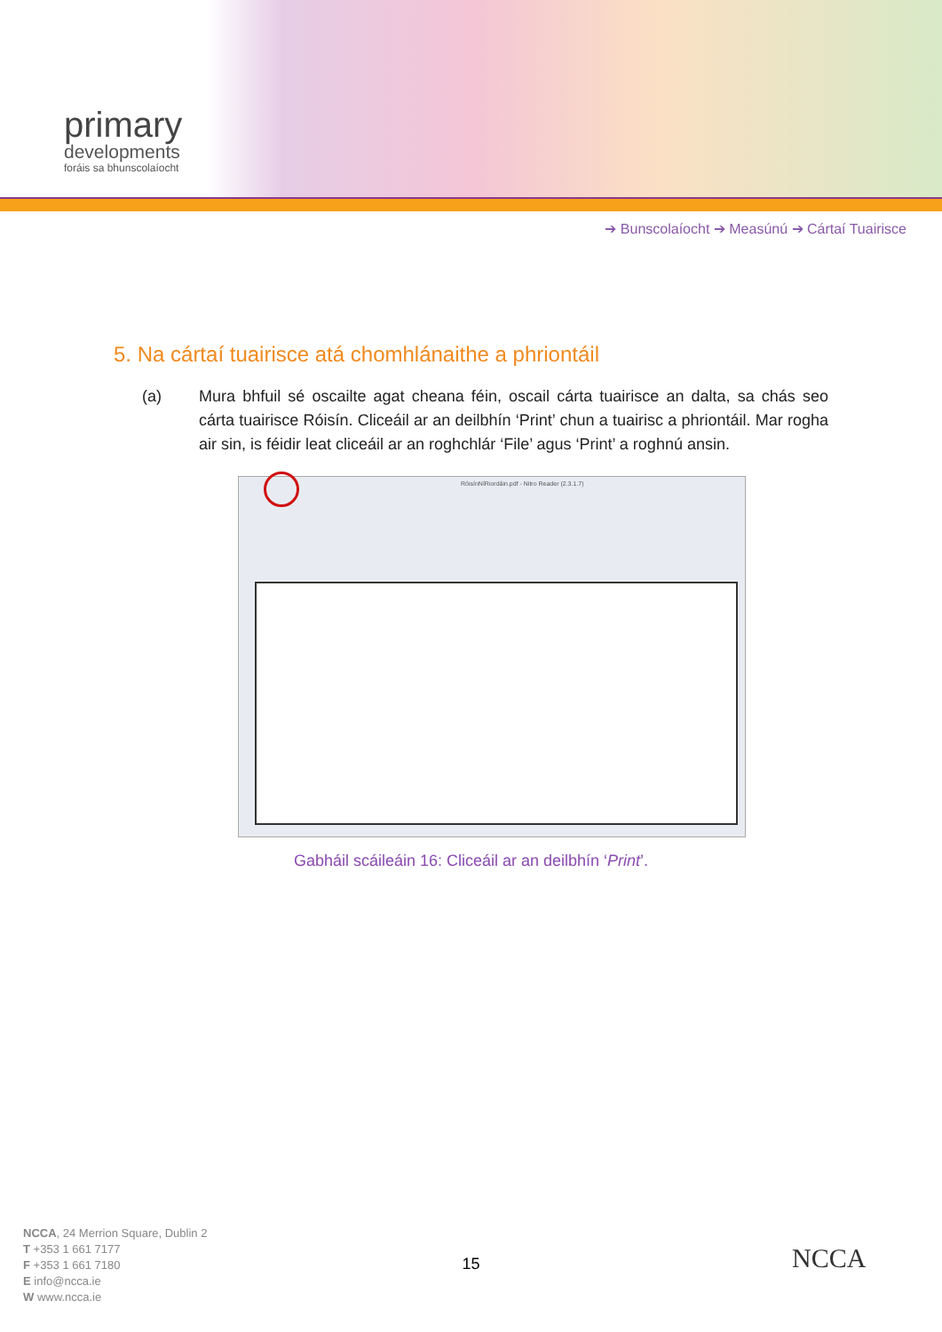primary
developments
foráis sa bhunscolaíocht
➔ Bunscolaíocht ➔ Measúnú ➔ Cártaí Tuairisce
5. Na cártaí tuairisce atá chomhlánaithe a phriontáil
(a) Mura bhfuil sé oscailte agat cheana féin, oscail cárta tuairisce an dalta, sa chás seo cárta tuairisce Róisín. Cliceáil ar an deilbhín ‘Print’ chun a tuairisc a phriontáil. Mar rogha air sin, is féidir leat cliceáil ar an roghchlár ‘File’ agus ‘Print’ a roghnú ansin.
RóisínNíRiordáin.pdf - Nitro Reader (2.3.1.7)
Gabháil scáileáin 16: Cliceáil ar an deilbhín ‘Print’.
NCCA, 24 Merrion Square, Dublin 2
T +353 1 661 7177
F +353 1 661 7180
E info@ncca.ie
W www.ncca.ie
15 NCCA